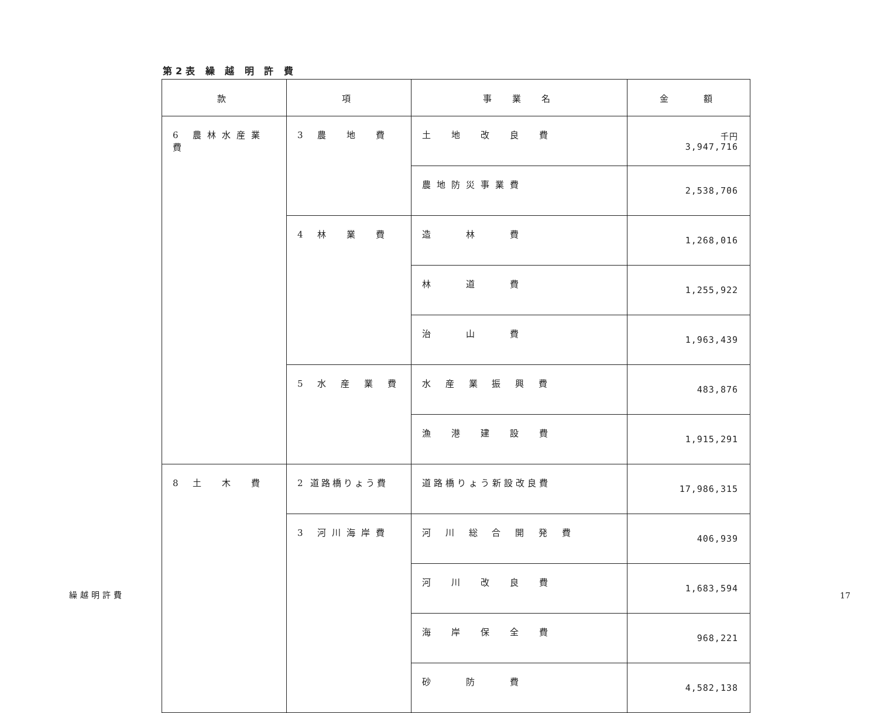第2表 繰 越 明 許 費
| 款 | 項 | 事 業 名 | 金 額 |
| --- | --- | --- | --- |
| 6 農林水産業費 | 3 農 地 費 | 土 地 改 良 費 | 千円 3,947,716 |
| | | 農地防災事業費 | 2,538,706 |
| | 4 林 業 費 | 造 林 費 | 1,268,016 |
| | | 林 道 費 | 1,255,922 |
| | | 治 山 費 | 1,963,439 |
| | 5 水 産 業 費 | 水 産 業 振 興 費 | 483,876 |
| | | 漁 港 建 設 費 | 1,915,291 |
| 8 土 木 費 | 2 道路橋りょう費 | 道路橋りょう新設改良費 | 17,986,315 |
| | 3 河川海岸費 | 河 川 総 合 開 発 費 | 406,939 |
| | | 河 川 改 良 費 | 1,683,594 |
| | | 海 岸 保 全 費 | 968,221 |
| | | 砂 防 費 | 4,582,138 |
繰越明許費 17